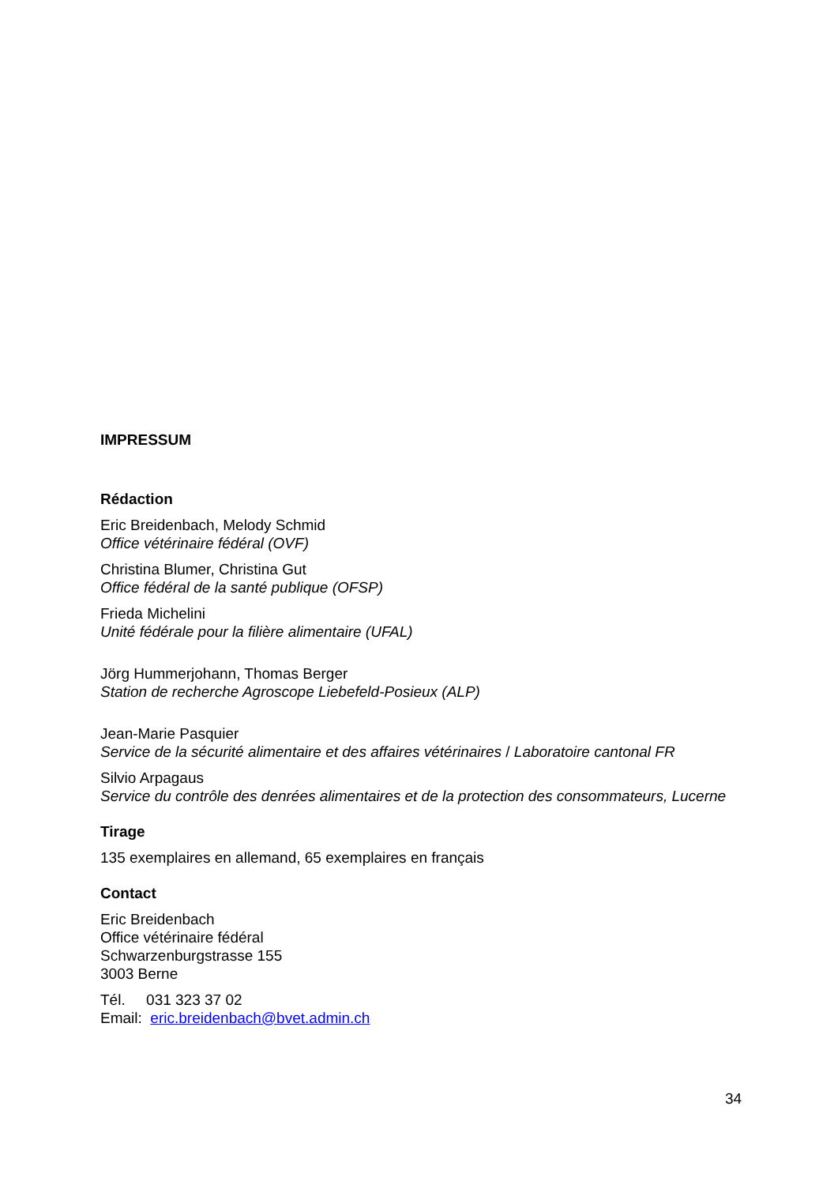IMPRESSUM
Rédaction
Eric Breidenbach, Melody Schmid
Office vétérinaire fédéral (OVF)
Christina Blumer, Christina Gut
Office fédéral de la santé publique (OFSP)
Frieda Michelini
Unité fédérale pour la filière alimentaire (UFAL)
Jörg Hummerjohann, Thomas Berger
Station de recherche Agroscope Liebefeld-Posieux (ALP)
Jean-Marie Pasquier
Service de la sécurité alimentaire et des affaires vétérinaires / Laboratoire cantonal FR
Silvio Arpagaus
Service du contrôle des denrées alimentaires et de la protection des consommateurs, Lucerne
Tirage
135 exemplaires en allemand, 65 exemplaires en français
Contact
Eric Breidenbach
Office vétérinaire fédéral
Schwarzenburgstrasse 155
3003 Berne
Tél. 031 323 37 02
Email: eric.breidenbach@bvet.admin.ch
34